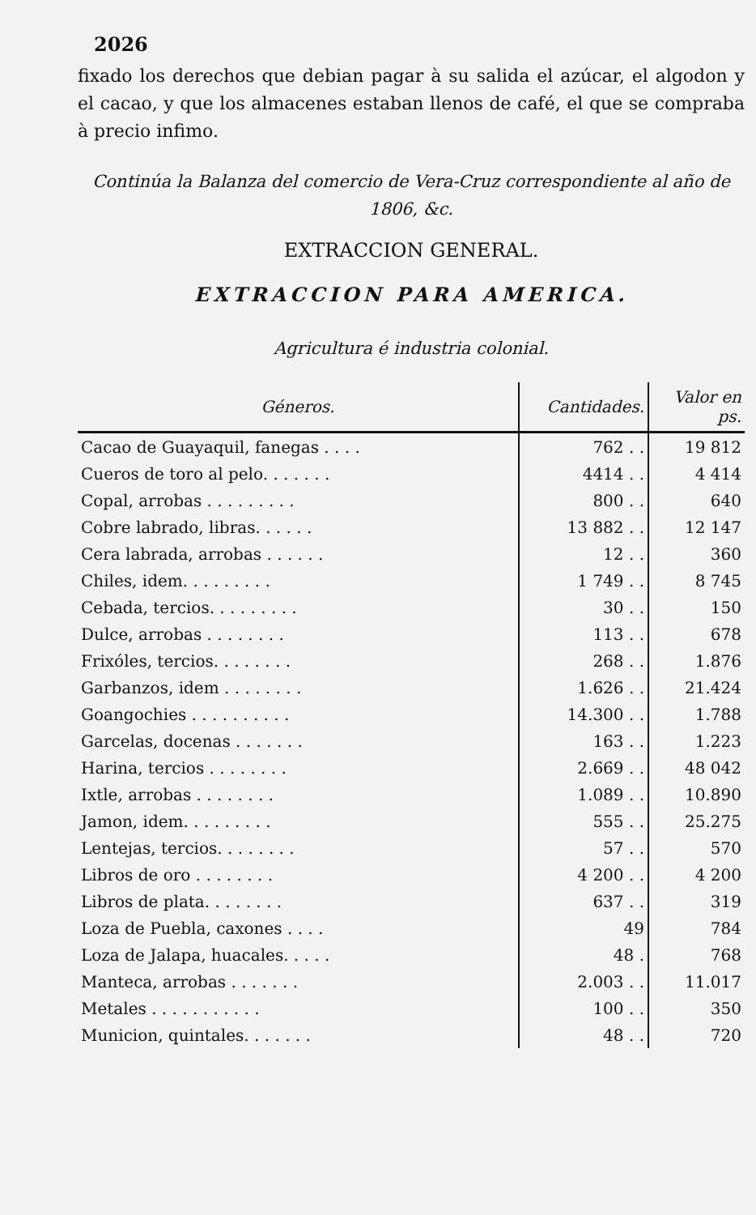2026
fixado los derechos que debian pagar à su salida el azúcar, el algodon y el cacao, y que los almacenes estaban llenos de café, el que se compraba à precio infimo.
Continúa la Balanza del comercio de Vera-Cruz correspondiente al año de 1806, &c.
EXTRACCION GENERAL.
EXTRACCION PARA AMERICA.
Agricultura é industria colonial.
| Géneros. | Cantidades. | Valor en ps. |
| --- | --- | --- |
| Cacao de Guayaquil, fanegas . . . . | 762 . . | 19 812 |
| Cueros de toro al pelo. . . . . . . | 4414 . . | 4 414 |
| Copal, arrobas . . . . . . . . . | 800 . . | 640 |
| Cobre labrado, libras. . . . . . | 13 882 . . | 12 147 |
| Cera labrada, arrobas . . . . . . | 12 . . | 360 |
| Chiles, idem. . . . . . . . . | 1 749 . . | 8 745 |
| Cebada, tercios. . . . . . . . . | 30 . . | 150 |
| Dulce, arrobas . . . . . . . . | 113 . . | 678 |
| Frixóles, tercios. . . . . . . . | 268 . . | 1.876 |
| Garbanzos, idem . . . . . . . . | 1.626 . . | 21.424 |
| Goangochies . . . . . . . . . . | 14.300 . . | 1.788 |
| Garcelas, docenas . . . . . . . | 163 . . | 1.223 |
| Harina, tercios . . . . . . . . | 2.669 . . | 48 042 |
| Ixtle, arrobas . . . . . . . . | 1.089 . . | 10.890 |
| Jamon, idem. . . . . . . . . | 555 . . | 25.275 |
| Lentejas, tercios. . . . . . . . | 57 . . | 570 |
| Libros de oro . . . . . . . . | 4 200 . . | 4 200 |
| Libros de plata. . . . . . . . | 637 . . | 319 |
| Loza de Puebla, caxones . . . . | 49 | 784 |
| Loza de Jalapa, huacales. . . . . | 48 . | 768 |
| Manteca, arrobas . . . . . . . | 2.003 . . | 11.017 |
| Metales . . . . . . . . . . . | 100 . . | 350 |
| Municion, quintales. . . . . . . | 48 . . | 720 |